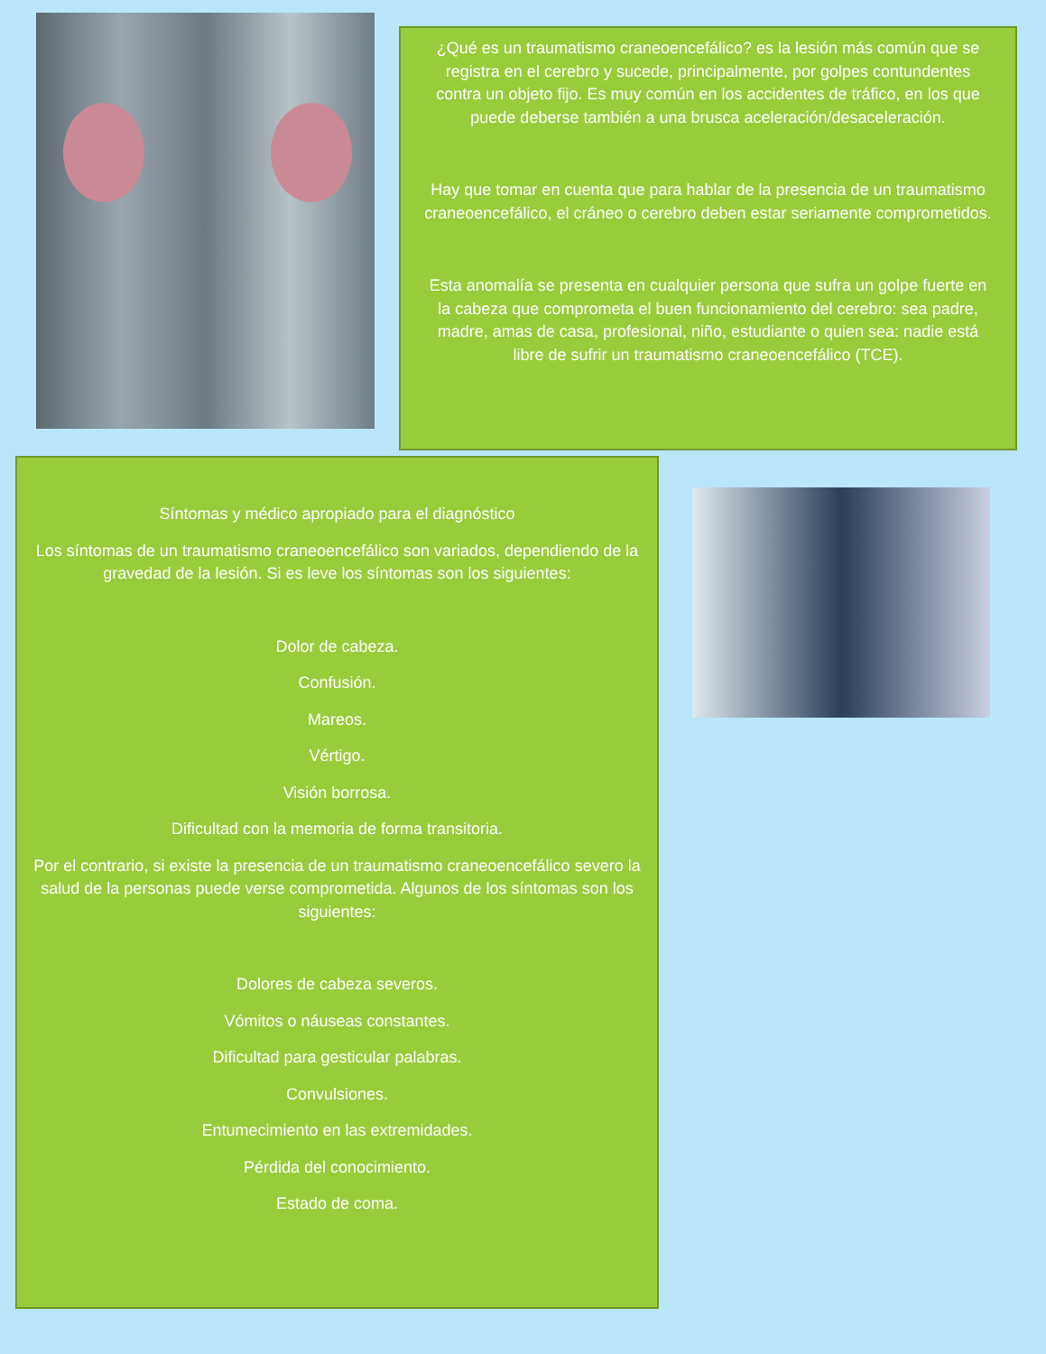¿Qué es un traumatismo craneoencefálico? es la lesión más común que se registra en el cerebro y sucede, principalmente, por golpes contundentes contra un objeto fijo. Es muy común en los accidentes de tráfico, en los que puede deberse también a una brusca aceleración/desaceleración.
Hay que tomar en cuenta que para hablar de la presencia de un traumatismo craneoencefálico, el cráneo o cerebro deben estar seriamente comprometidos.
Esta anomalía se presenta en cualquier persona que sufra un golpe fuerte en la cabeza que comprometa el buen funcionamiento del cerebro: sea padre, madre, amas de casa, profesional, niño, estudiante o quien sea: nadie está libre de sufrir un traumatismo craneoencefálico (TCE).
Síntomas y médico apropiado para el diagnóstico
Los síntomas de un traumatismo craneoencefálico son variados, dependiendo de la gravedad de la lesión. Si es leve los síntomas son los siguientes:
Dolor de cabeza.
Confusión.
Mareos.
Vértigo.
Visión borrosa.
Dificultad con la memoria de forma transitoria.
Por el contrario, si existe la presencia de un traumatismo craneoencefálico severo la salud de la personas puede verse comprometida. Algunos de los síntomas son los siguientes:
Dolores de cabeza severos.
Vómitos o náuseas constantes.
Dificultad para gesticular palabras.
Convulsiones.
Entumecimiento en las extremidades.
Pérdida del conocimiento.
Estado de coma.